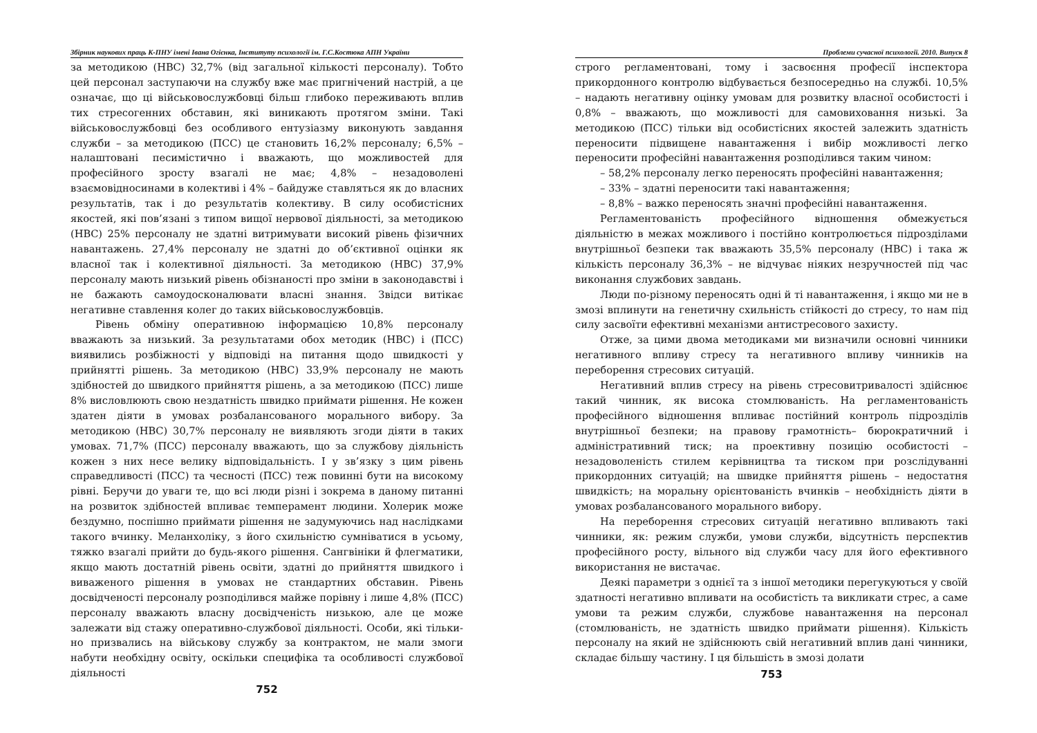Збірник наукових праць К-ПНУ імені Івана Огієнка, Інституту психології ім. Г.С.Костюка АПН України
за методикою (НВС) 32,7% (від загальної кількості персоналу). Тобто цей персонал заступаючи на службу вже має пригнічений настрій, а це означає, що ці військовослужбовці більш глибоко переживають вплив тих стресогенних обставин, які виникають протягом зміни. Такі військовослужбовці без особливого ентузіазму виконують завдання служби – за методикою (ПСС) це становить 16,2% персоналу; 6,5% – налаштовані песимістично і вважають, що можливостей для професійного зросту взагалі не має; 4,8% – незадоволені взаємовідносинами в колективі і 4% – байдуже ставляться як до власних результатів, так і до результатів колективу. В силу особистісних якостей, які пов’язані з типом вищої нервової діяльності, за методикою (НВС) 25% персоналу не здатні витримувати високий рівень фізичних навантажень. 27,4% персоналу не здатні до об’єктивної оцінки як власної так і колективної діяльності. За методикою (НВС) 37,9% персоналу мають низький рівень обізнаності про зміни в законодавстві і не бажають самоудосконалювати власні знання. Звідси витікає негативне ставлення колег до таких військовослужбовців.
Рівень обміну оперативною інформацією 10,8% персоналу вважають за низький. За результатами обох методик (НВС) і (ПСС) виявились розбіжності у відповіді на питання щодо швидкості у прийнятті рішень. За методикою (НВС) 33,9% персоналу не мають здібностей до швидкого прийняття рішень, а за методикою (ПСС) лише 8% висловлюють свою нездатність швидко приймати рішення. Не кожен здатен діяти в умовах розбалансованого морального вибору. За методикою (НВС) 30,7% персоналу не виявляють згоди діяти в таких умовах. 71,7% (ПСС) персоналу вважають, що за службову діяльність кожен з них несе велику відповідальність. І у зв’язку з цим рівень справедливості (ПСС) та чесності (ПСС) теж повинні бути на високому рівні. Беручи до уваги те, що всі люди різні і зокрема в даному питанні на розвиток здібностей впливає темперамент людини. Холерик може бездумно, поспішно приймати рішення не задумуючись над наслідками такого вчинку. Меланхоліку, з його схильністю сумніватися в усьому, тяжко взагалі прийти до будь-якого рішення. Сангвініки й флегматики, якщо мають достатній рівень освіти, здатні до прийняття швидкого і виваженого рішення в умовах не стандартних обставин. Рівень досвідченості персоналу розподілився майже порівну і лише 4,8% (ПСС) персоналу вважають власну досвідченість низькою, але це може залежати від стажу оперативно-службової діяльності. Особи, які тільки-но призвались на військову службу за контрактом, не мали змоги набути необхідну освіту, оскільки специфіка та особливості службової діяльності
752
Проблеми сучасної психології. 2010. Випуск 8
строго регламентовані, тому і засвоєння професії інспектора прикордонного контролю відбувається безпосередньо на службі. 10,5% – надають негативну оцінку умовам для розвитку власної особистості і 0,8% – вважають, що можливості для самовиховання низькі. За методикою (ПСС) тільки від особистісних якостей залежить здатність переносити підвищене навантаження і вибір можливості легко переносити професійні навантаження розподілився таким чином:
– 58,2% персоналу легко переносять професійні навантаження;
– 33% – здатні переносити такі навантаження;
– 8,8% – важко переносять значні професійні навантаження.
Регламентованість професійного відношення обмежується діяльністю в межах можливого і постійно контролюється підрозділами внутрішньої безпеки так вважають 35,5% персоналу (НВС) і така ж кількість персоналу 36,3% – не відчуває ніяких незручностей під час виконання службових завдань.
Люди по-різному переносять одні й ті навантаження, і якщо ми не в змозі вплинути на генетичну схильність стійкості до стресу, то нам під силу засвоїти ефективні механізми антистресового захисту.
Отже, за цими двома методиками ми визначили основні чинники негативного впливу стресу та негативного впливу чинників на переборення стресових ситуацій.
Негативний вплив стресу на рівень стресовитривалості здійснює такий чинник, як висока стомлюваність. На регламентованість професійного відношення впливає постійний контроль підрозділів внутрішньої безпеки; на правову грамотність– бюрократичний і адміністративний тиск; на проективну позицію особистості – незадоволеність стилем керівництва та тиском при розслідуванні прикордонних ситуацій; на швидке прийняття рішень – недостатня швидкість; на моральну орієнтованість вчинків – необхідність діяти в умовах розбалансованого морального вибору.
На переборення стресових ситуацій негативно впливають такі чинники, як: режим служби, умови служби, відсутність перспектив професійного росту, вільного від служби часу для його ефективного використання не вистачає.
Деякі параметри з однієї та з іншої методики перегукуються у своїй здатності негативно впливати на особистість та викликати стрес, а саме умови та режим служби, службове навантаження на персонал (стомлюваність, не здатність швидко приймати рішення). Кількість персоналу на який не здійснюють свій негативний вплив дані чинники, складає більшу частину. І ця більшість в змозі долати
753